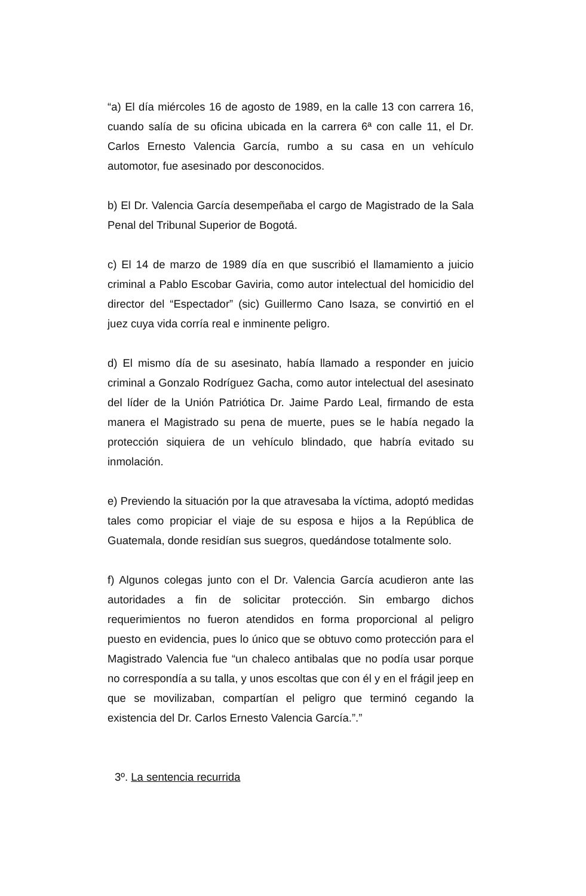“a) El día miércoles 16 de agosto de 1989, en la calle 13 con carrera 16, cuando salía de su oficina ubicada en la carrera 6ª con calle 11, el Dr. Carlos Ernesto Valencia García, rumbo a su casa en un vehículo automotor, fue asesinado por desconocidos.
b) El Dr. Valencia García desempeñaba el cargo de Magistrado de la Sala Penal del Tribunal Superior de Bogotá.
c) El 14 de marzo de 1989 día en que suscribió el llamamiento a juicio criminal a Pablo Escobar Gaviria, como autor intelectual del homicidio del director del “Espectador” (sic) Guillermo Cano Isaza, se convirtió en el juez cuya vida corría real e inminente peligro.
d) El mismo día de su asesinato, había llamado a responder en juicio criminal a Gonzalo Rodríguez Gacha, como autor intelectual del asesinato del líder de la Unión Patriótica Dr. Jaime Pardo Leal, firmando de esta manera el Magistrado su pena de muerte, pues se le había negado la protección siquiera de un vehículo blindado, que habría evitado su inmolación.
e) Previendo la situación por la que atravesaba la víctima, adoptó medidas tales como propiciar el viaje de su esposa e hijos a la República de Guatemala, donde residían sus suegros, quedándose totalmente solo.
f) Algunos colegas junto con el Dr. Valencia García acudieron ante las autoridades a fin de solicitar protección. Sin embargo dichos requerimientos no fueron atendidos en forma proporcional al peligro puesto en evidencia, pues lo único que se obtuvo como protección para el Magistrado Valencia fue “un chaleco antibalas que no podía usar porque no correspondía a su talla, y unos escoltas que con él y en el frágil jeep en que se movilizaban, compartían el peligro que terminó cegando la existencia del Dr. Carlos Ernesto Valencia García.”.”
3º. La sentencia recurrida